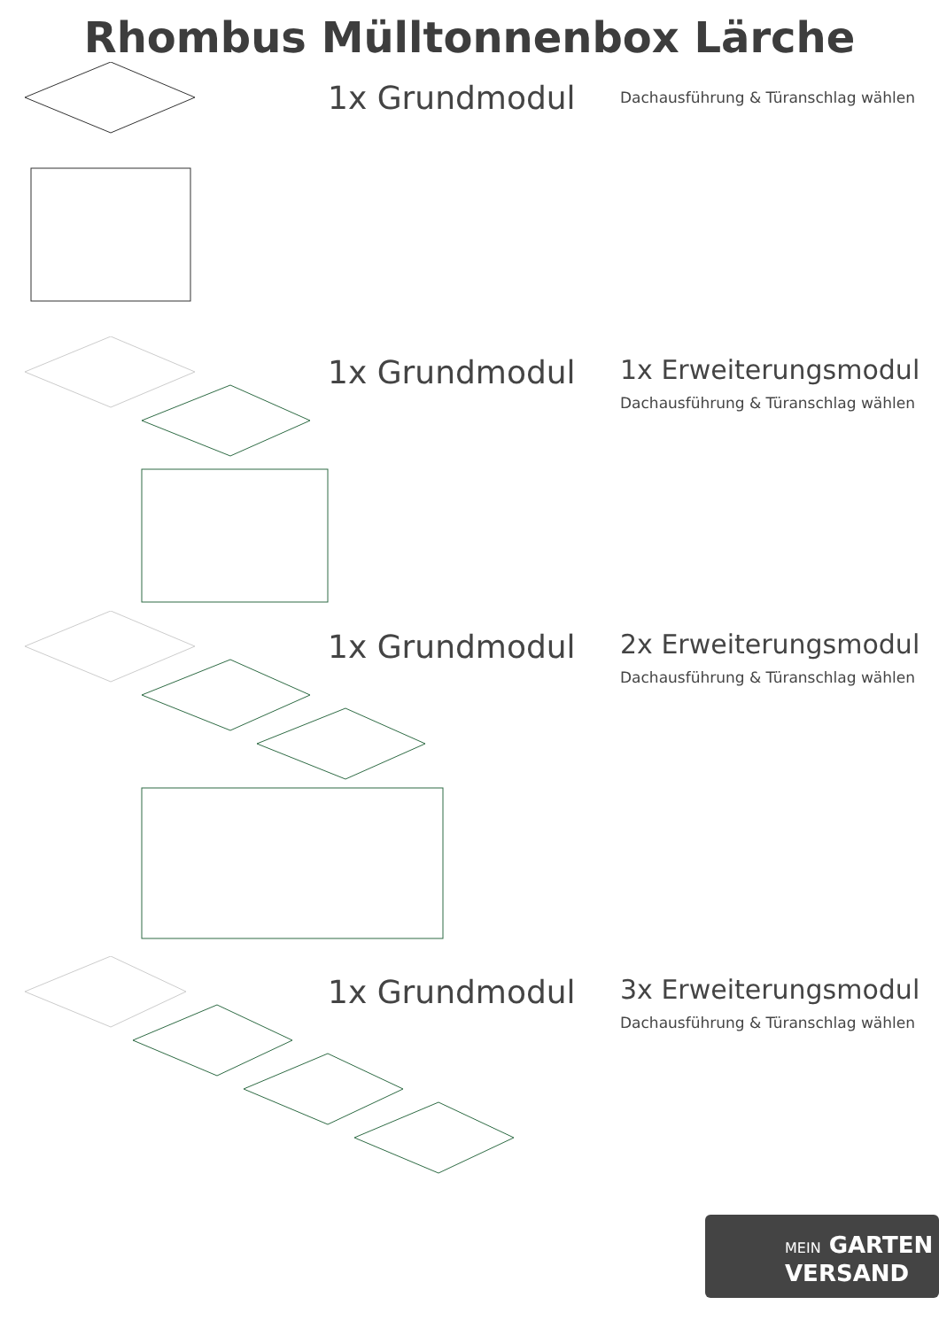Rhombus Mülltonnenbox Lärche
1x Grundmodul
Dachausführung & Türanschlag wählen
1x Grundmodul
1x Erweiterungsmodul
Dachausführung & Türanschlag wählen
1x Grundmodul
2x Erweiterungsmodul
Dachausführung & Türanschlag wählen
1x Grundmodul
3x Erweiterungsmodul
Dachausführung & Türanschlag wählen
MEIN GARTEN
VERSAND